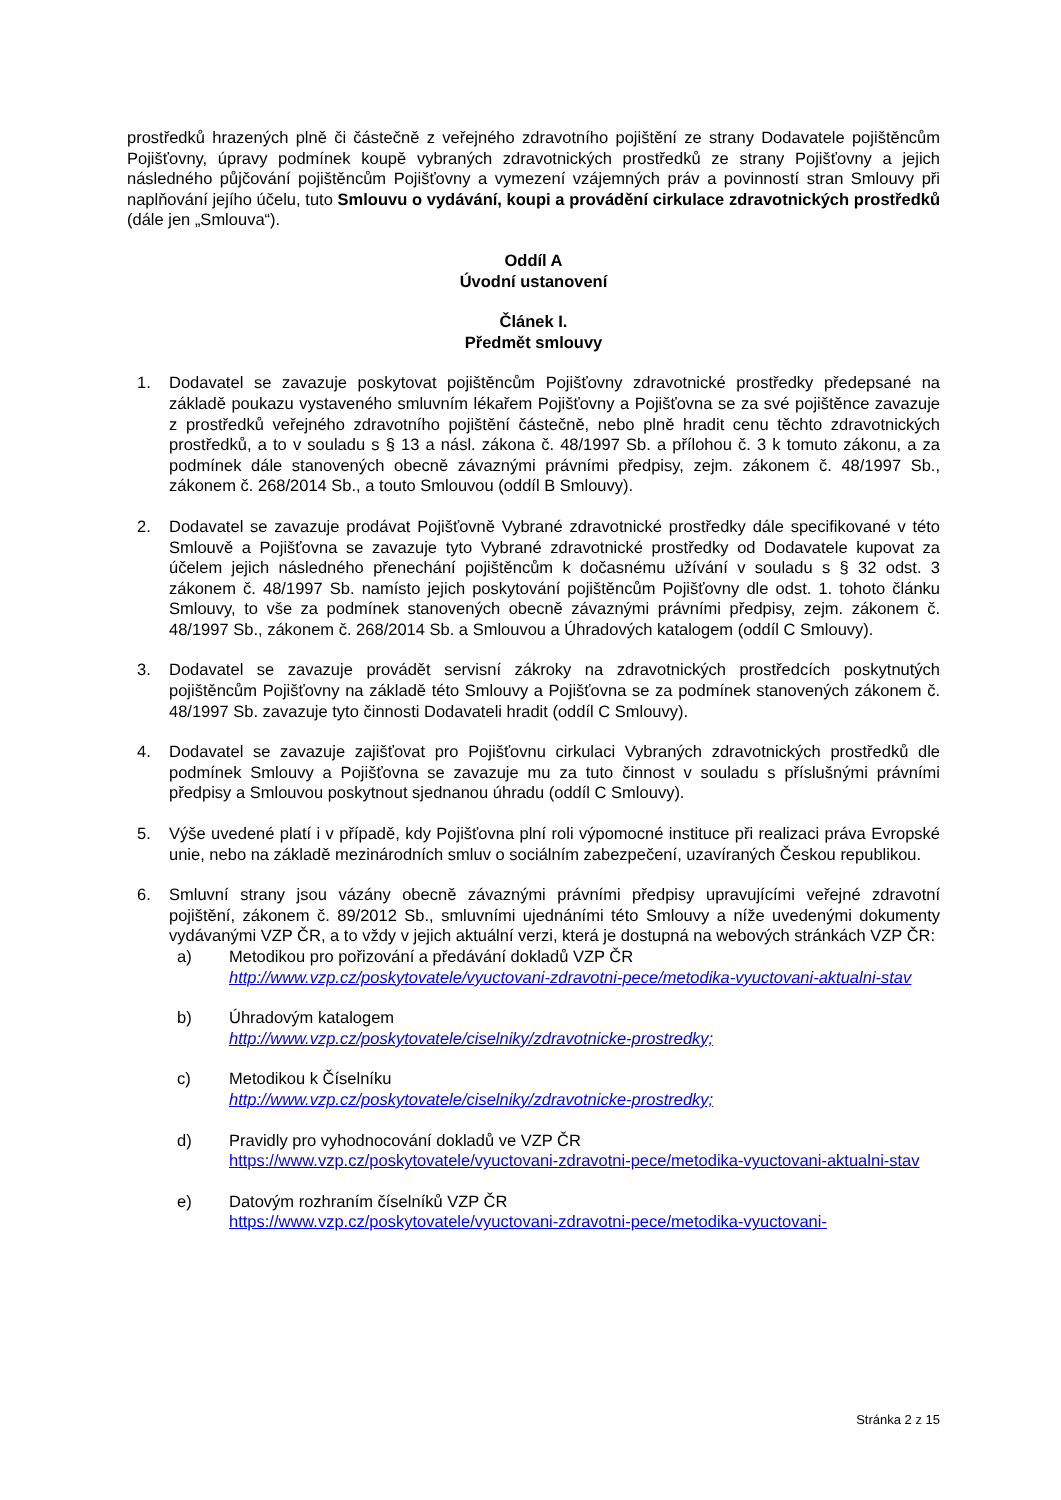prostředků hrazených plně či částečně z veřejného zdravotního pojištění ze strany Dodavatele pojištěncům Pojišťovny, úpravy podmínek koupě vybraných zdravotnických prostředků ze strany Pojišťovny a jejich následného půjčování pojištěncům Pojišťovny a vymezení vzájemných práv a povinností stran Smlouvy při naplňování jejího účelu, tuto Smlouvu o vydávání, koupi a provádění cirkulace zdravotnických prostředků (dále jen „Smlouva“).
Oddíl A
Úvodní ustanovení
Článek I.
Předmět smlouvy
1. Dodavatel se zavazuje poskytovat pojištěncům Pojišťovny zdravotnické prostředky předepsané na základě poukazu vystaveného smluvním lékařem Pojišťovny a Pojišťovna se za své pojištěnce zavazuje z prostředků veřejného zdravotního pojištění částečně, nebo plně hradit cenu těchto zdravotnických prostředků, a to v souladu s § 13 a násl. zákona č. 48/1997 Sb. a přílohou č. 3 k tomuto zákonu, a za podmínek dále stanovených obecně závaznými právními předpisy, zejm. zákonem č. 48/1997 Sb., zákonem č. 268/2014 Sb., a touto Smlouvou (oddíl B Smlouvy).
2. Dodavatel se zavazuje prodávat Pojišťovně Vybrané zdravotnické prostředky dále specifikované v této Smlouvě a Pojišťovna se zavazuje tyto Vybrané zdravotnické prostředky od Dodavatele kupovat za účelem jejich následného přenechání pojištěncům k dočasnému užívání v souladu s § 32 odst. 3 zákonem č. 48/1997 Sb. namísto jejich poskytování pojištěncům Pojišťovny dle odst. 1. tohoto článku Smlouvy, to vše za podmínek stanovených obecně závaznými právními předpisy, zejm. zákonem č. 48/1997 Sb., zákonem č. 268/2014 Sb. a Smlouvou a Úhradových katalogem (oddíl C Smlouvy).
3. Dodavatel se zavazuje provádět servisní zákroky na zdravotnických prostředcích poskytnutých pojištěncům Pojišťovny na základě této Smlouvy a Pojišťovna se za podmínek stanovených zákonem č. 48/1997 Sb. zavazuje tyto činnosti Dodavateli hradit (oddíl C Smlouvy).
4. Dodavatel se zavazuje zajišťovat pro Pojišťovnu cirkulaci Vybraných zdravotnických prostředků dle podmínek Smlouvy a Pojišťovna se zavazuje mu za tuto činnost v souladu s příslušnými právními předpisy a Smlouvou poskytnout sjednanou úhradu (oddíl C Smlouvy).
5. Výše uvedené platí i v případě, kdy Pojišťovna plní roli výpomocné instituce při realizaci práva Evropské unie, nebo na základě mezinárodních smluv o sociálním zabezpečení, uzavíraných Českou republikou.
6. Smluvní strany jsou vázány obecně závaznými právními předpisy upravujícími veřejné zdravotní pojištění, zákonem č. 89/2012 Sb., smluvními ujednáními této Smlouvy a níže uvedenými dokumenty vydávanými VZP ČR, a to vždy v jejich aktuální verzi, která je dostupná na webových stránkách VZP ČR:
a) Metodikou pro pořizování a předávání dokladů VZP ČR
http://www.vzp.cz/poskytovatele/vyuctovani-zdravotni-pece/metodika-vyuctovani-aktualni-stav
b) Úhradovým katalogem
http://www.vzp.cz/poskytovatele/ciselniky/zdravotnicke-prostredky;
c) Metodikou k Číselníku
http://www.vzp.cz/poskytovatele/ciselniky/zdravotnicke-prostredky;
d) Pravidly pro vyhodnocování dokladů ve VZP ČR
https://www.vzp.cz/poskytovatele/vyuctovani-zdravotni-pece/metodika-vyuctovani-aktualni-stav
e) Datovým rozhraním číselníků VZP ČR
https://www.vzp.cz/poskytovatele/vyuctovani-zdravotni-pece/metodika-vyuctovani-
Stránka 2 z 15